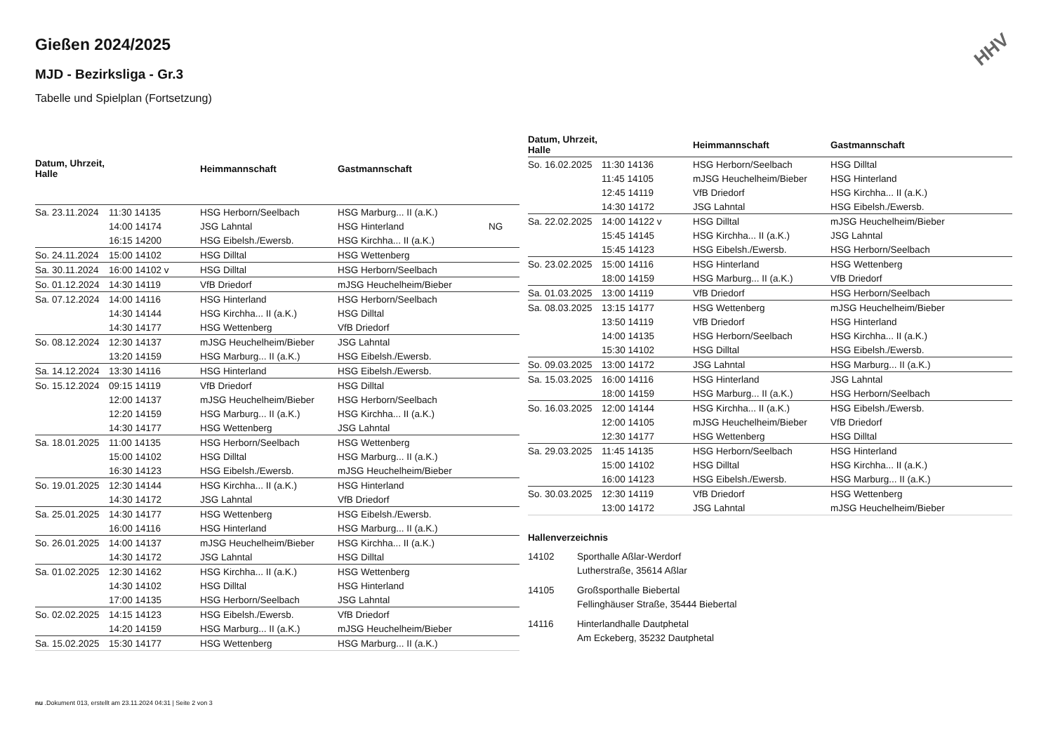HHV
Gießen 2024/2025
MJD - Bezirksliga - Gr.3
Tabelle und Spielplan (Fortsetzung)
| Datum, Uhrzeit, Halle | | Heimmannschaft | Gastmannschaft | |
| --- | --- | --- | --- | --- |
| Sa. 23.11.2024 | 11:30 14135 | HSG Herborn/Seelbach | HSG Marburg... II (a.K.) | |
| | 14:00 14174 | JSG Lahntal | HSG Hinterland | NG |
| | 16:15 14200 | HSG Eibelsh./Ewersb. | HSG Kirchha... II (a.K.) | |
| So. 24.11.2024 | 15:00 14102 | HSG Dilltal | HSG Wettenberg | |
| Sa. 30.11.2024 | 16:00 14102 v | HSG Dilltal | HSG Herborn/Seelbach | |
| So. 01.12.2024 | 14:30 14119 | VfB Driedorf | mJSG Heuchelheim/Bieber | |
| Sa. 07.12.2024 | 14:00 14116 | HSG Hinterland | HSG Herborn/Seelbach | |
| | 14:30 14144 | HSG Kirchha... II (a.K.) | HSG Dilltal | |
| | 14:30 14177 | HSG Wettenberg | VfB Driedorf | |
| So. 08.12.2024 | 12:30 14137 | mJSG Heuchelheim/Bieber | JSG Lahntal | |
| | 13:20 14159 | HSG Marburg... II (a.K.) | HSG Eibelsh./Ewersb. | |
| Sa. 14.12.2024 | 13:30 14116 | HSG Hinterland | HSG Eibelsh./Ewersb. | |
| So. 15.12.2024 | 09:15 14119 | VfB Driedorf | HSG Dilltal | |
| | 12:00 14137 | mJSG Heuchelheim/Bieber | HSG Herborn/Seelbach | |
| | 12:20 14159 | HSG Marburg... II (a.K.) | HSG Kirchha... II (a.K.) | |
| | 14:30 14177 | HSG Wettenberg | JSG Lahntal | |
| Sa. 18.01.2025 | 11:00 14135 | HSG Herborn/Seelbach | HSG Wettenberg | |
| | 15:00 14102 | HSG Dilltal | HSG Marburg... II (a.K.) | |
| | 16:30 14123 | HSG Eibelsh./Ewersb. | mJSG Heuchelheim/Bieber | |
| So. 19.01.2025 | 12:30 14144 | HSG Kirchha... II (a.K.) | HSG Hinterland | |
| | 14:30 14172 | JSG Lahntal | VfB Driedorf | |
| Sa. 25.01.2025 | 14:30 14177 | HSG Wettenberg | HSG Eibelsh./Ewersb. | |
| | 16:00 14116 | HSG Hinterland | HSG Marburg... II (a.K.) | |
| So. 26.01.2025 | 14:00 14137 | mJSG Heuchelheim/Bieber | HSG Kirchha... II (a.K.) | |
| | 14:30 14172 | JSG Lahntal | HSG Dilltal | |
| Sa. 01.02.2025 | 12:30 14162 | HSG Kirchha... II (a.K.) | HSG Wettenberg | |
| | 14:30 14102 | HSG Dilltal | HSG Hinterland | |
| | 17:00 14135 | HSG Herborn/Seelbach | JSG Lahntal | |
| So. 02.02.2025 | 14:15 14123 | HSG Eibelsh./Ewersb. | VfB Driedorf | |
| | 14:20 14159 | HSG Marburg... II (a.K.) | mJSG Heuchelheim/Bieber | |
| Sa. 15.02.2025 | 15:30 14177 | HSG Wettenberg | HSG Marburg... II (a.K.) | |
| Datum, Uhrzeit, Halle | | Heimmannschaft | Gastmannschaft |
| --- | --- | --- | --- |
| So. 16.02.2025 | 11:30 14136 | HSG Herborn/Seelbach | HSG Dilltal |
| | 11:45 14105 | mJSG Heuchelheim/Bieber | HSG Hinterland |
| | 12:45 14119 | VfB Driedorf | HSG Kirchha... II (a.K.) |
| | 14:30 14172 | JSG Lahntal | HSG Eibelsh./Ewersb. |
| Sa. 22.02.2025 | 14:00 14122 v | HSG Dilltal | mJSG Heuchelheim/Bieber |
| | 15:45 14145 | HSG Kirchha... II (a.K.) | JSG Lahntal |
| | 15:45 14123 | HSG Eibelsh./Ewersb. | HSG Herborn/Seelbach |
| So. 23.02.2025 | 15:00 14116 | HSG Hinterland | HSG Wettenberg |
| | 18:00 14159 | HSG Marburg... II (a.K.) | VfB Driedorf |
| Sa. 01.03.2025 | 13:00 14119 | VfB Driedorf | HSG Herborn/Seelbach |
| Sa. 08.03.2025 | 13:15 14177 | HSG Wettenberg | mJSG Heuchelheim/Bieber |
| | 13:50 14119 | VfB Driedorf | HSG Hinterland |
| | 14:00 14135 | HSG Herborn/Seelbach | HSG Kirchha... II (a.K.) |
| | 15:30 14102 | HSG Dilltal | HSG Eibelsh./Ewersb. |
| So. 09.03.2025 | 13:00 14172 | JSG Lahntal | HSG Marburg... II (a.K.) |
| Sa. 15.03.2025 | 16:00 14116 | HSG Hinterland | JSG Lahntal |
| | 18:00 14159 | HSG Marburg... II (a.K.) | HSG Herborn/Seelbach |
| So. 16.03.2025 | 12:00 14144 | HSG Kirchha... II (a.K.) | HSG Eibelsh./Ewersb. |
| | 12:00 14105 | mJSG Heuchelheim/Bieber | VfB Driedorf |
| | 12:30 14177 | HSG Wettenberg | HSG Dilltal |
| Sa. 29.03.2025 | 11:45 14135 | HSG Herborn/Seelbach | HSG Hinterland |
| | 15:00 14102 | HSG Dilltal | HSG Kirchha... II (a.K.) |
| | 16:00 14123 | HSG Eibelsh./Ewersb. | HSG Marburg... II (a.K.) |
| So. 30.03.2025 | 12:30 14119 | VfB Driedorf | HSG Wettenberg |
| | 13:00 14172 | JSG Lahntal | mJSG Heuchelheim/Bieber |
Hallenverzeichnis
14102 Sporthalle Aßlar-Werdorf
Lutherstraße, 35614 Aßlar
14105 Großsporthalle Biebertal
Fellinghäuser Straße, 35444 Biebertal
14116 Hinterlandhalle Dautphetal
Am Eckeberg, 35232 Dautphetal
nu .Dokument 013, erstellt am 23.11.2024 04:31 | Seite 2 von 3